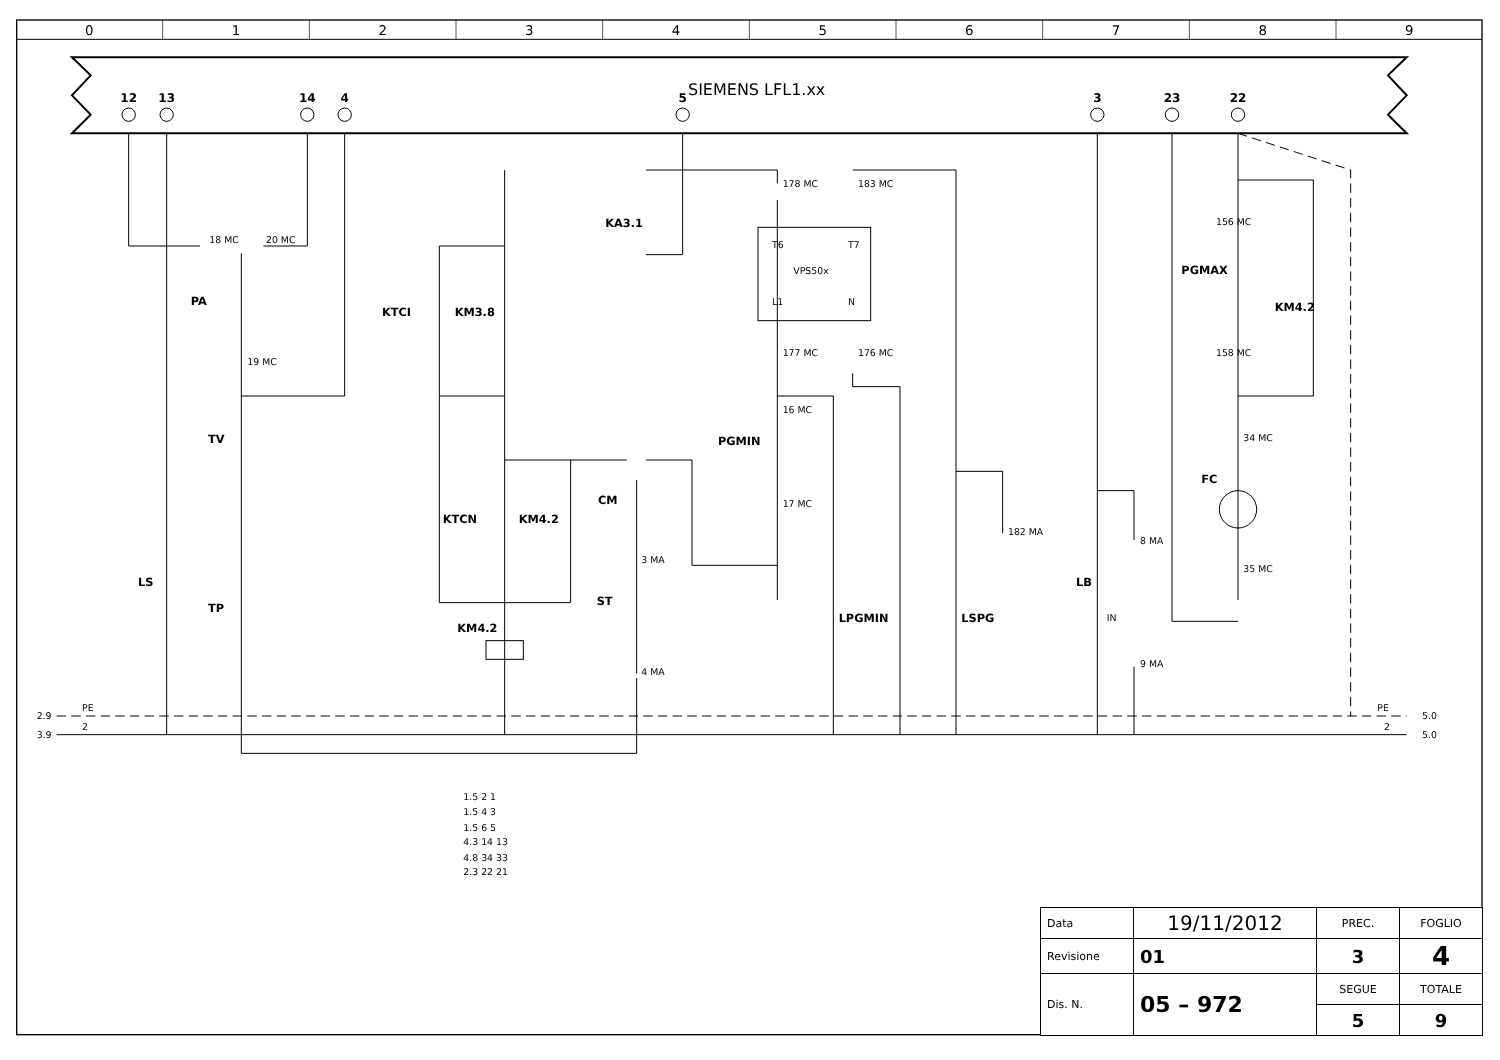0
1
2
3
4
5
6
7
8
9
12
13
14
4
5
3
23
22
SIEMENS LFL1.xx
PA
TV
TP
LS
KTCI
KM3.8
KA3.1
KTCN
KM4.2
CM
ST
KM4.2
PGMIN
PGMAX
KM4.2
FC
LB
LPGMIN
LSPG
VPS50x
T6
T7
L1
N
178 MC
183 MC
177 MC
176 MC
16 MC
17 MC
182 MA
8 MA
9 MA
156 MC
158 MC
34 MC
35 MC
18 MC
20 MC
19 MC
3 MA
4 MA
IN
2.9
3.9
PE
2
PE
2
5.0
5.0
1.5 2 1
1.5 4 3
1.5 6 5
4.3 14 13
4.8 34 33
2.3 22 21
| Data | 19/11/2012 | PREC. | FOGLIO |
| Revisione | 01 | 3 | 4 |
| Dis. N. | 05 – 972 | SEGUE | TOTALE |
| | | 5 | 9 |